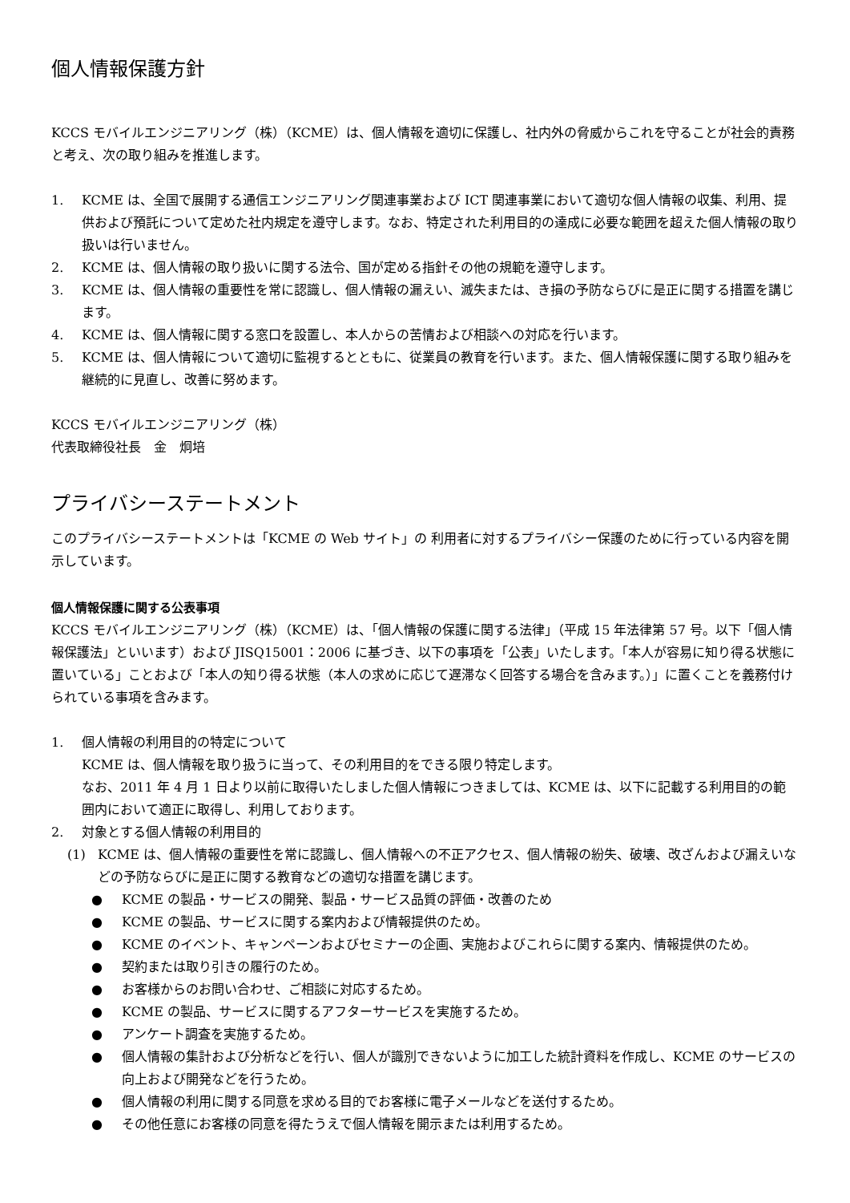個人情報保護方針
KCCS モバイルエンジニアリング（株）（KCME）は、個人情報を適切に保護し、社内外の脅威からこれを守ることが社会的責務と考え、次の取り組みを推進します。
1. KCME は、全国で展開する通信エンジニアリング関連事業および ICT 関連事業において適切な個人情報の収集、利用、提供および預託について定めた社内規定を遵守します。なお、特定された利用目的の達成に必要な範囲を超えた個人情報の取り扱いは行いません。
2. KCME は、個人情報の取り扱いに関する法令、国が定める指針その他の規範を遵守します。
3. KCME は、個人情報の重要性を常に認識し、個人情報の漏えい、滅失または、き損の予防ならびに是正に関する措置を講じます。
4. KCME は、個人情報に関する窓口を設置し、本人からの苦情および相談への対応を行います。
5. KCME は、個人情報について適切に監視するとともに、従業員の教育を行います。また、個人情報保護に関する取り組みを継続的に見直し、改善に努めます。
KCCS モバイルエンジニアリング（株）
代表取締役社長　金　炯培
プライバシーステートメント
このプライバシーステートメントは「KCME の Web サイト」の 利用者に対するプライバシー保護のために行っている内容を開示しています。
個人情報保護に関する公表事項
KCCS モバイルエンジニアリング（株）（KCME）は、「個人情報の保護に関する法律」（平成 15 年法律第 57 号。以下「個人情報保護法」といいます）および JISQ15001：2006 に基づき、以下の事項を「公表」いたします。「本人が容易に知り得る状態に置いている」ことおよび「本人の知り得る状態（本人の求めに応じて遅滞なく回答する場合を含みます。）」に置くことを義務付けられている事項を含みます。
1. 個人情報の利用目的の特定について
KCME は、個人情報を取り扱うに当って、その利用目的をできる限り特定します。
なお、2011 年 4 月 1 日より以前に取得いたしました個人情報につきましては、KCME は、以下に記載する利用目的の範囲内において適正に取得し、利用しております。
2. 対象とする個人情報の利用目的
(1) KCME は、個人情報の重要性を常に認識し、個人情報への不正アクセス、個人情報の紛失、破壊、改ざんおよび漏えいなどの予防ならびに是正に関する教育などの適切な措置を講じます。
● KCME の製品・サービスの開発、製品・サービス品質の評価・改善のため
● KCME の製品、サービスに関する案内および情報提供のため。
● KCME のイベント、キャンペーンおよびセミナーの企画、実施およびこれらに関する案内、情報提供のため。
● 契約または取り引きの履行のため。
● お客様からのお問い合わせ、ご相談に対応するため。
● KCME の製品、サービスに関するアフターサービスを実施するため。
● アンケート調査を実施するため。
● 個人情報の集計および分析などを行い、個人が識別できないように加工した統計資料を作成し、KCME のサービスの向上および開発などを行うため。
● 個人情報の利用に関する同意を求める目的でお客様に電子メールなどを送付するため。
● その他任意にお客様の同意を得たうえで個人情報を開示または利用するため。